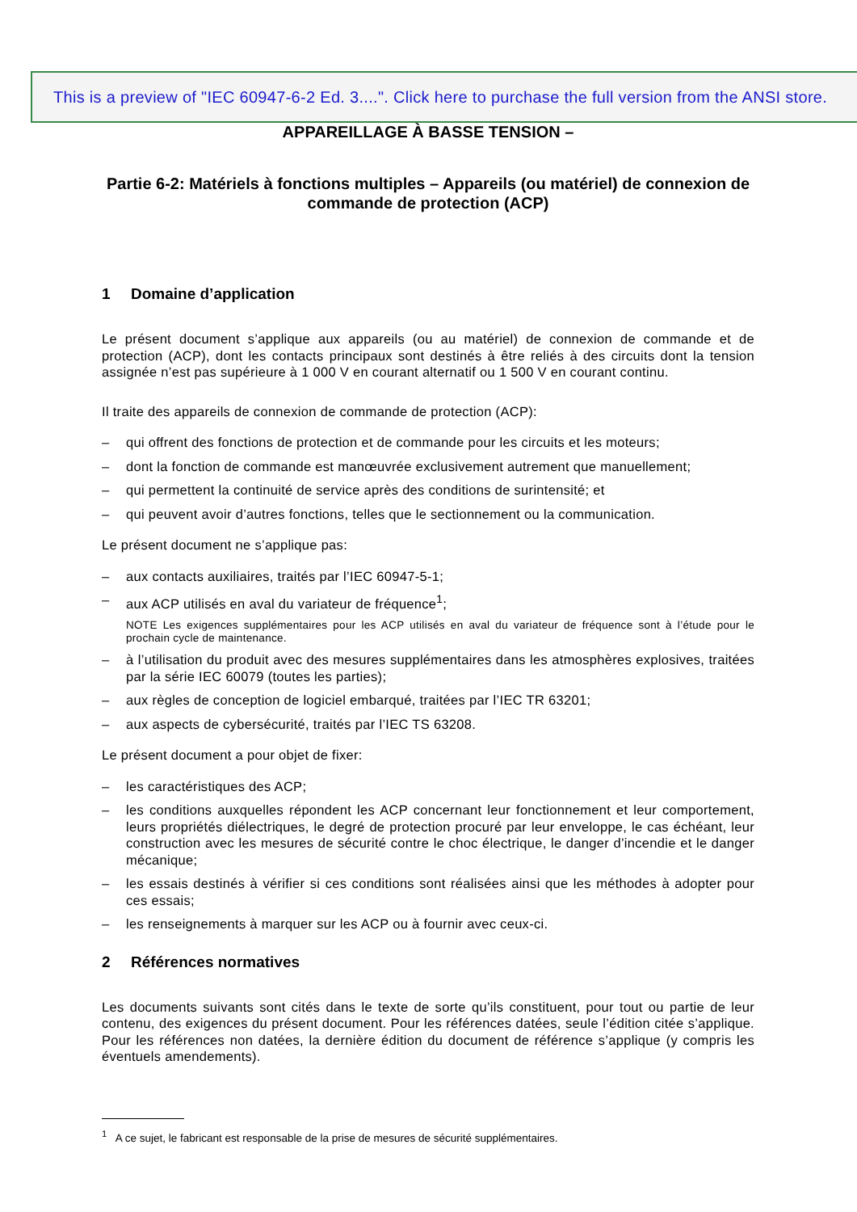This is a preview of "IEC 60947-6-2 Ed. 3....". Click here to purchase the full version from the ANSI store.
APPAREILLAGE À BASSE TENSION –
Partie 6-2: Matériels à fonctions multiples – Appareils (ou matériel) de connexion de commande de protection (ACP)
1 Domaine d’application
Le présent document s’applique aux appareils (ou au matériel) de connexion de commande et de protection (ACP), dont les contacts principaux sont destinés à être reliés à des circuits dont la tension assignée n’est pas supérieure à 1 000 V en courant alternatif ou 1 500 V en courant continu.
Il traite des appareils de connexion de commande de protection (ACP):
– qui offrent des fonctions de protection et de commande pour les circuits et les moteurs;
– dont la fonction de commande est manœuvrée exclusivement autrement que manuellement;
– qui permettent la continuité de service après des conditions de surintensité; et
– qui peuvent avoir d’autres fonctions, telles que le sectionnement ou la communication.
Le présent document ne s’applique pas:
– aux contacts auxiliaires, traités par l’IEC 60947-5-1;
– aux ACP utilisés en aval du variateur de fréquence<sup>1</sup>;
NOTE Les exigences supplémentaires pour les ACP utilisés en aval du variateur de fréquence sont à l’étude pour le prochain cycle de maintenance.
– à l’utilisation du produit avec des mesures supplémentaires dans les atmosphères explosives, traitées par la série IEC 60079 (toutes les parties);
– aux règles de conception de logiciel embarqué, traitées par l’IEC TR 63201;
– aux aspects de cybersécurité, traités par l’IEC TS 63208.
Le présent document a pour objet de fixer:
– les caractéristiques des ACP;
– les conditions auxquelles répondent les ACP concernant leur fonctionnement et leur comportement, leurs propriétés diélectriques, le degré de protection procuré par leur enveloppe, le cas échéant, leur construction avec les mesures de sécurité contre le choc électrique, le danger d’incendie et le danger mécanique;
– les essais destinés à vérifier si ces conditions sont réalisées ainsi que les méthodes à adopter pour ces essais;
– les renseignements à marquer sur les ACP ou à fournir avec ceux-ci.
2 Références normatives
Les documents suivants sont cités dans le texte de sorte qu’ils constituent, pour tout ou partie de leur contenu, des exigences du présent document. Pour les références datées, seule l’édition citée s’applique. Pour les références non datées, la dernière édition du document de référence s’applique (y compris les éventuels amendements).
<sup>1</sup> A ce sujet, le fabricant est responsable de la prise de mesures de sécurité supplémentaires.